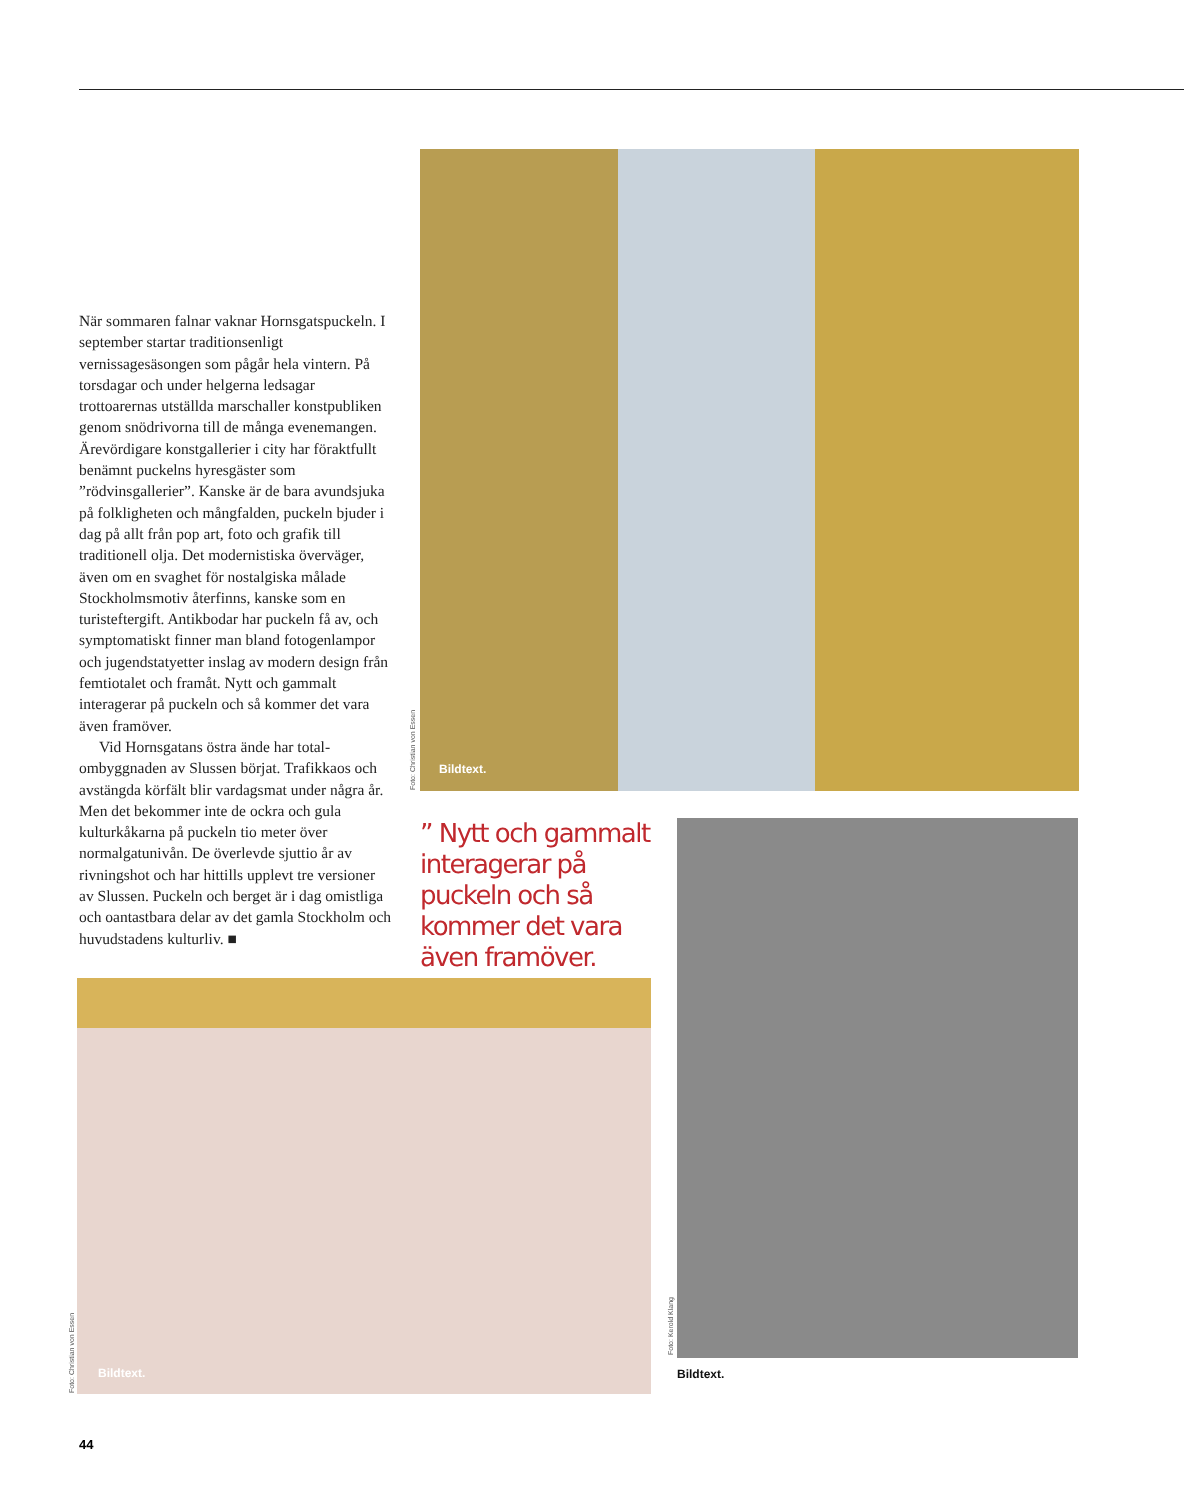När sommaren falnar vaknar Hornsgatspuck­eln. I september startar traditionsenligt vernissagesäsongen som pågår hela vintern. På torsdagar och under helgerna ledsagar trottoarernas utställda marschaller konstpubli­ken genom snödrivorna till de många evene­mangen. Ärevördigare konstgallerier i city har föraktfullt benämnt puckelns hyresgäster som ”rödvinsgallerier”. Kanske är de bara avund­sjuka på folkligheten och mångfalden, puckeln bjuder i dag på allt från pop art, foto och grafik till traditionell olja. Det modernistiska överväger, även om en svaghet för nostalgiska målade Stockholmsmotiv återfinns, kanske som en turisteftergift. Antikbodar har puckeln få av, och symptomatiskt finner man bland fotogenlampor och jugendstatyetter inslag av modern design från femtiotalet och framåt. Nytt och gammalt interagerar på puckeln och så kommer det vara även framöver.
Vid Hornsgatans östra ände har total­ombyggnaden av Slussen börjat. Trafikkaos och avstängda körfält blir vardagsmat under några år. Men det bekommer inte de ockra och gula kulturkåkarna på puckeln tio meter över normalgatunivån. De överlevde sjuttio år av rivningshot och har hittills upplevt tre ver­sioner av Slussen. Puckeln och berget är i dag omistliga och oantastbara delar av det gamla Stockholm och huvudstadens kulturliv. ■
Foto: Christian von Essen
Bildtext.
” Nytt och gammalt interagerar på puckeln och så kommer det vara även framöver.
Foto: Kerold Klang
Bildtext.
Foto: Christian von Essen
Bildtext.
44